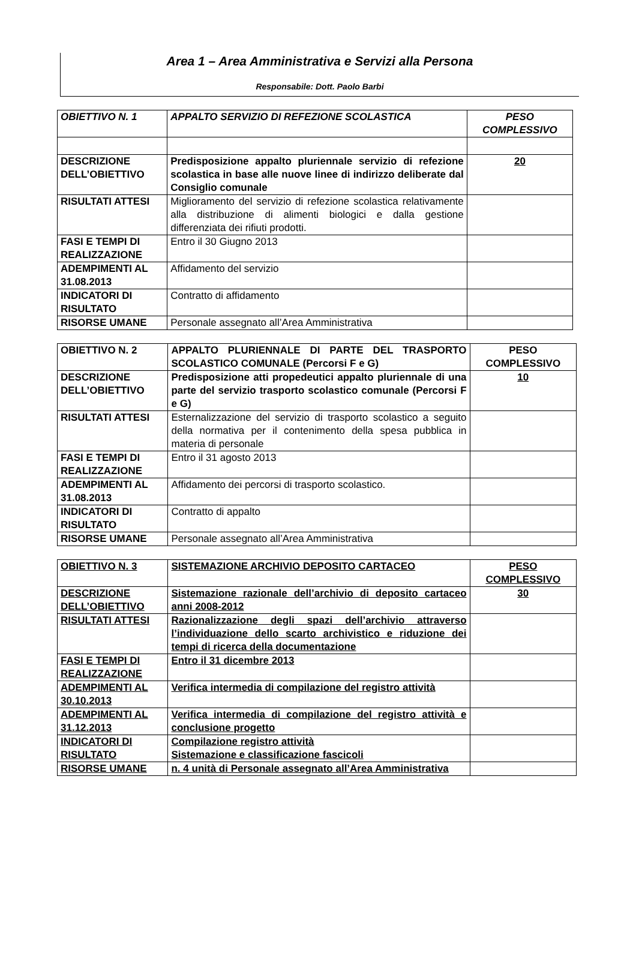Area 1 – Area Amministrativa e Servizi alla Persona
Responsabile: Dott. Paolo Barbi
| OBIETTIVO N. 1 | APPALTO SERVIZIO DI REFEZIONE SCOLASTICA | PESO COMPLESSIVO |
| DESCRIZIONE DELL’OBIETTIVO | Predisposizione appalto pluriennale servizio di refezione scolastica in base alle nuove linee di indirizzo deliberate dal Consiglio comunale | 20 |
| RISULTATI ATTESI | Miglioramento del servizio di refezione scolastica relativamente alla distribuzione di alimenti biologici e dalla gestione differenziata dei rifiuti prodotti. | |
| FASI E TEMPI DI REALIZZAZIONE | Entro il 30 Giugno 2013 | |
| ADEMPIMENTI AL 31.08.2013 | Affidamento del servizio | |
| INDICATORI DI RISULTATO | Contratto di affidamento | |
| RISORSE UMANE | Personale assegnato all’Area Amministrativa | |
| OBIETTIVO N. 2 | APPALTO PLURIENNALE DI PARTE DEL TRASPORTO SCOLASTICO COMUNALE (Percorsi F e G) | PESO COMPLESSIVO |
| DESCRIZIONE DELL’OBIETTIVO | Predisposizione atti propedeutici appalto pluriennale di una parte del servizio trasporto scolastico comunale (Percorsi F e G) | 10 |
| RISULTATI ATTESI | Esternalizzazione del servizio di trasporto scolastico a seguito della normativa per il contenimento della spesa pubblica in materia di personale | |
| FASI E TEMPI DI REALIZZAZIONE | Entro il 31 agosto 2013 | |
| ADEMPIMENTI AL 31.08.2013 | Affidamento dei percorsi di trasporto scolastico. | |
| INDICATORI DI RISULTATO | Contratto di appalto | |
| RISORSE UMANE | Personale assegnato all’Area Amministrativa | |
| OBIETTIVO N. 3 | SISTEMAZIONE ARCHIVIO DEPOSITO CARTACEO | PESO COMPLESSIVO |
| DESCRIZIONE DELL’OBIETTIVO | Sistemazione razionale dell’archivio di deposito cartaceo anni 2008-2012 | 30 |
| RISULTATI ATTESI | Razionalizzazione degli spazi dell’archivio attraverso l’individuazione dello scarto archivistico e riduzione dei tempi di ricerca della documentazione | |
| FASI E TEMPI DI REALIZZAZIONE | Entro il 31 dicembre 2013 | |
| ADEMPIMENTI AL 30.10.2013 | Verifica intermedia di compilazione del registro attività | |
| ADEMPIMENTI AL 31.12.2013 | Verifica intermedia di compilazione del registro attività e conclusione progetto | |
| INDICATORI DI RISULTATO | Compilazione registro attività Sistemazione e classificazione fascicoli | |
| RISORSE UMANE | n. 4 unità di Personale assegnato all’Area Amministrativa | |